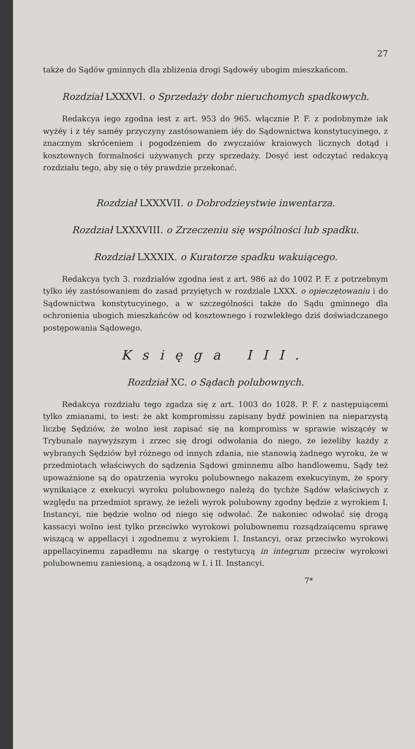27
także do Sądów gminnych dla zbliżenia drogi Sądowéy ubogim mieszkańcom.
Rozdział LXXXVI. o Sprzedaży dobr nieruchomych spadkowych.
Redakcya iego zgodna iest z art. 953 do 965. włącznie P. F. z podobnymże iak wyżéy i z téy saméy przyczyny zastósowaniem iéy do Sądownictwa konstytucyinego, z znacznym skróceniem i pogodzeniem do zwyczaiów kraiowych licznych dotąd i kosztownych formalności używanych przy sprzedaży. Dosyć iest odczytać redakcyą rozdziału tego, aby się o téy prawdzie przekonać.
Rozdział LXXXVII. o Dobrodzieystwie inwentarza.
Rozdział LXXXVIII. o Zrzeczeniu się wspólności lub spadku.
Rozdział LXXXIX. o Kuratorze spadku wakuiącego.
Redakcya tych 3. rozdziałów zgodna iest z art. 986 aż do 1002 P. F. z potrzebnym tylko iéy zastósowaniem do zasad przyiętych w rozdziale LXXX. o opieczętowaniu i do Sądownictwa konstytucyinego, a w szczególności także do Sądu gminnego dla ochronienia ubogich mieszkańców od kosztownego i rozwlekłego dziś doświadczanego postępowania Sądowego.
Księga III.
Rozdział XC. o Sądach polubownych.
Redakcya rozdziału tego zgadza się z art. 1003 do 1028. P. F. z następuiącemi tylko zmianami, to iest: że akt kompromissu zapisany bydź powinien na nieparzystą liczbę Sędziów, że wolno iest zapisać się na kompromiss w sprawie wiszącéy w Trybunale naywyższym i zrzec się drogi odwołania do niego, że ieżeliby każdy z wybranych Sędziów był różnego od innych zdania, nie stanowią żadnego wyroku, że w przedmiotach właściwych do sądzenia Sądowi gminnemu albo handlowemu, Sądy też upoważnione są do opatrzenia wyroku polubownego nakazem exekucyinym, że spory wynikaiące z exekucyi wyroku polubownego należą do tychże Sądów właściwych z względu na przedmiot sprawy, że ieżeli wyrok polubowny zgodny będzie z wyrokiem I. Instancyi, nie będzie wolno od niego się odwołać. Że nakoniec odwołać się drogą kassacyi wolno iest tylko przeciwko wyrokowi polubownemu rozsądzaiącemu sprawę wiszącą w appellacyi i zgodnemu z wyrokiem I. Instancyi, oraz przeciwko wyrokowi appellacyinemu zapadłemu na skargę o restytucyą in integrum przeciw wyrokowi polubownemu zaniesioną, a osądzoną w I. i II. Instancyi.
7*